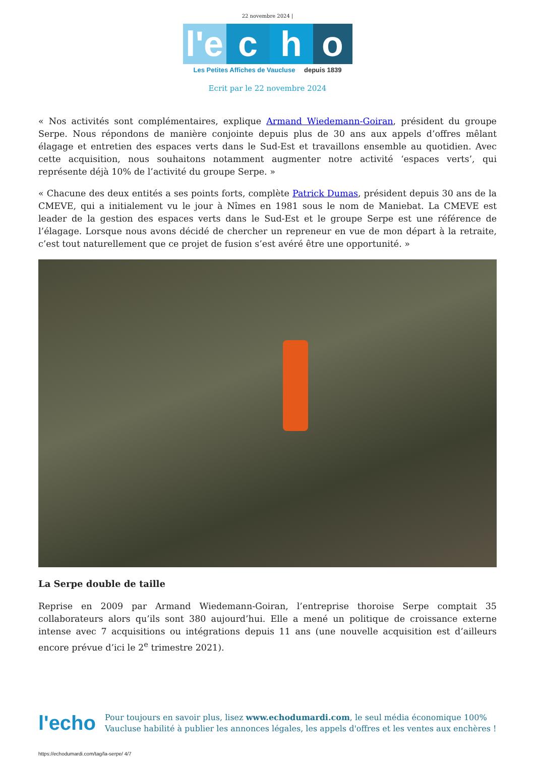22 novembre 2024 |
l'e
c
h
o
Les Petites Affiches de Vaucluse depuis 1839
Ecrit par le 22 novembre 2024
« Nos activités sont complémentaires, explique Armand Wiedemann-Goiran, président du groupe Serpe. Nous répondons de manière conjointe depuis plus de 30 ans aux appels d’offres mêlant élagage et entretien des espaces verts dans le Sud-Est et travaillons ensemble au quotidien. Avec cette acquisition, nous souhaitons notamment augmenter notre activité ‘espaces verts’, qui représente déjà 10% de l’activité du groupe Serpe. »
« Chacune des deux entités a ses points forts, complète Patrick Dumas, président depuis 30 ans de la CMEVE, qui a initialement vu le jour à Nîmes en 1981 sous le nom de Maniebat. La CMEVE est leader de la gestion des espaces verts dans le Sud-Est et le groupe Serpe est une référence de l’élagage. Lorsque nous avons décidé de chercher un repreneur en vue de mon départ à la retraite, c’est tout naturellement que ce projet de fusion s’est avéré être une opportunité. »
La Serpe double de taille
Reprise en 2009 par Armand Wiedemann-Goiran, l’entreprise thoroise Serpe comptait 35 collaborateurs alors qu’ils sont 380 aujourd’hui. Elle a mené un politique de croissance externe intense avec 7 acquisitions ou intégrations depuis 11 ans (une nouvelle acquisition est d’ailleurs encore prévue d’ici le 2<sup>e</sup> trimestre 2021).
l'echo
Pour toujours en savoir plus, lisez www.echodumardi.com, le seul média économique 100% Vaucluse habilité à publier les annonces légales, les appels d'offres et les ventes aux enchères !
https://echodumardi.com/tag/la-serpe/ 4/7